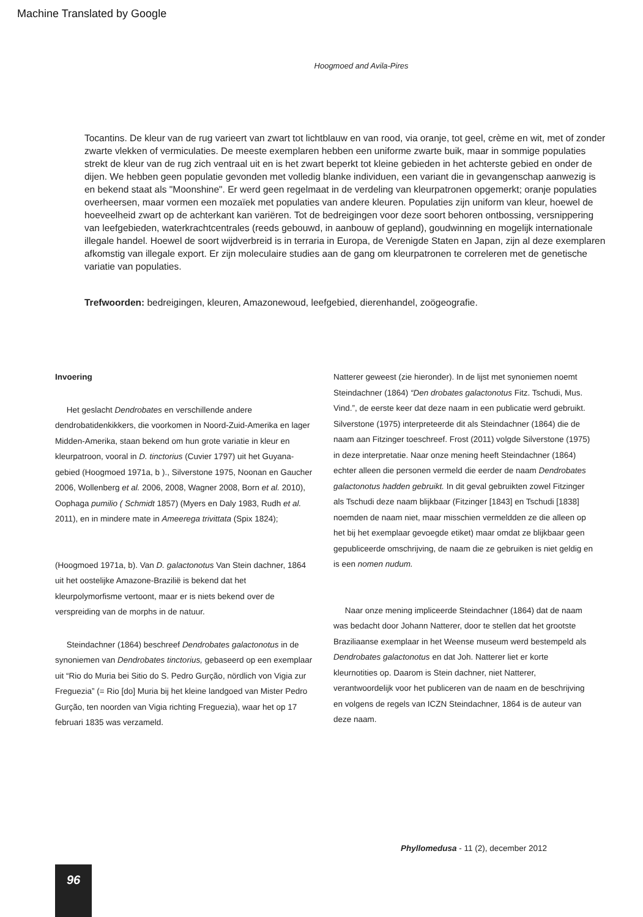Machine Translated by Google
Hoogmoed and Avila-Pires
Tocantins. De kleur van de rug varieert van zwart tot lichtblauw en van rood, via oranje, tot geel, crème en wit, met of zonder zwarte vlekken of vermiculaties. De meeste exemplaren hebben een uniforme zwarte buik, maar in sommige populaties strekt de kleur van de rug zich ventraal uit en is het zwart beperkt tot kleine gebieden in het achterste gebied en onder de dijen. We hebben geen populatie gevonden met volledig blanke individuen, een variant die in gevangenschap aanwezig is en bekend staat als "Moonshine". Er werd geen regelmaat in de verdeling van kleurpatronen opgemerkt; oranje populaties overheersen, maar vormen een mozaïek met populaties van andere kleuren. Populaties zijn uniform van kleur, hoewel de hoeveelheid zwart op de achterkant kan variëren. Tot de bedreigingen voor deze soort behoren ontbossing, versnippering van leefgebieden, waterkrachtcentrales (reeds gebouwd, in aanbouw of gepland), goudwinning en mogelijk internationale illegale handel. Hoewel de soort wijdverbreid is in terraria in Europa, de Verenigde Staten en Japan, zijn al deze exemplaren afkomstig van illegale export. Er zijn moleculaire studies aan de gang om kleurpatronen te correleren met de genetische variatie van populaties.
Trefwoorden: bedreigingen, kleuren, Amazonewoud, leefgebied, dierenhandel, zoögeografie.
Invoering
Het geslacht Dendrobates en verschillende andere dendrobatidenkikkers, die voorkomen in Noord-Zuid-Amerika en lager Midden-Amerika, staan bekend om hun grote variatie in kleur en kleurpatroon, vooral in D. tinctorius (Cuvier 1797) uit het Guyana-gebied (Hoogmoed 1971a, b )., Silverstone 1975, Noonan en Gaucher 2006, Wollenberg et al. 2006, 2008, Wagner 2008, Born et al. 2010), Oophaga pumilio ( Schmidt 1857) (Myers en Daly 1983, Rudh et al. 2011), en in mindere mate in Ameerega trivittata (Spix 1824);
(Hoogmoed 1971a, b). Van D. galactonotus Van Stein dachner, 1864 uit het oostelijke Amazone-Brazilië is bekend dat het kleurpolymorfisme vertoont, maar er is niets bekend over de verspreiding van de morphs in de natuur.
Steindachner (1864) beschreef Dendrobates galactonotus in de synoniemen van Dendrobates tinctorius, gebaseerd op een exemplaar uit “Rio do Muria bei Sitio do S. Pedro Gurção, nördlich von Vigia zur Freguezia” (= Rio [do] Muria bij het kleine landgoed van Mister Pedro Gurção, ten noorden van Vigia richting Freguezia), waar het op 17 februari 1835 was verzameld.
Natterer geweest (zie hieronder). In de lijst met synoniemen noemt Steindachner (1864) “Den drobates galactonotus Fitz. Tschudi, Mus.
Vind.”, de eerste keer dat deze naam in een publicatie werd gebruikt. Silverstone (1975) interpreteerde dit als Steindachner (1864) die de naam aan Fitzinger toeschreef. Frost (2011) volgde Silverstone (1975) in deze interpretatie. Naar onze mening heeft Steindachner (1864) echter alleen die personen vermeld die eerder de naam Dendrobates galactonotus hadden gebruikt. In dit geval gebruikten zowel Fitzinger als Tschudi deze naam blijkbaar (Fitzinger [1843] en Tschudi [1838] noemden de naam niet, maar misschien vermeldden ze die alleen op het bij het exemplaar gevoegde etiket) maar omdat ze blijkbaar geen gepubliceerde omschrijving, de naam die ze gebruiken is niet geldig en is een nomen nudum.
Naar onze mening impliceerde Steindachner (1864) dat de naam was bedacht door Johann Natterer, door te stellen dat het grootste Braziliaanse exemplaar in het Weense museum werd bestempeld als Dendrobates galactonotus en dat Joh. Natterer liet er korte kleurnotities op. Daarom is Stein dachner, niet Natterer, verantwoordelijk voor het publiceren van de naam en de beschrijving en volgens de regels van ICZN Steindachner, 1864 is de auteur van deze naam.
Phyllomedusa - 11 (2), december 2012
96